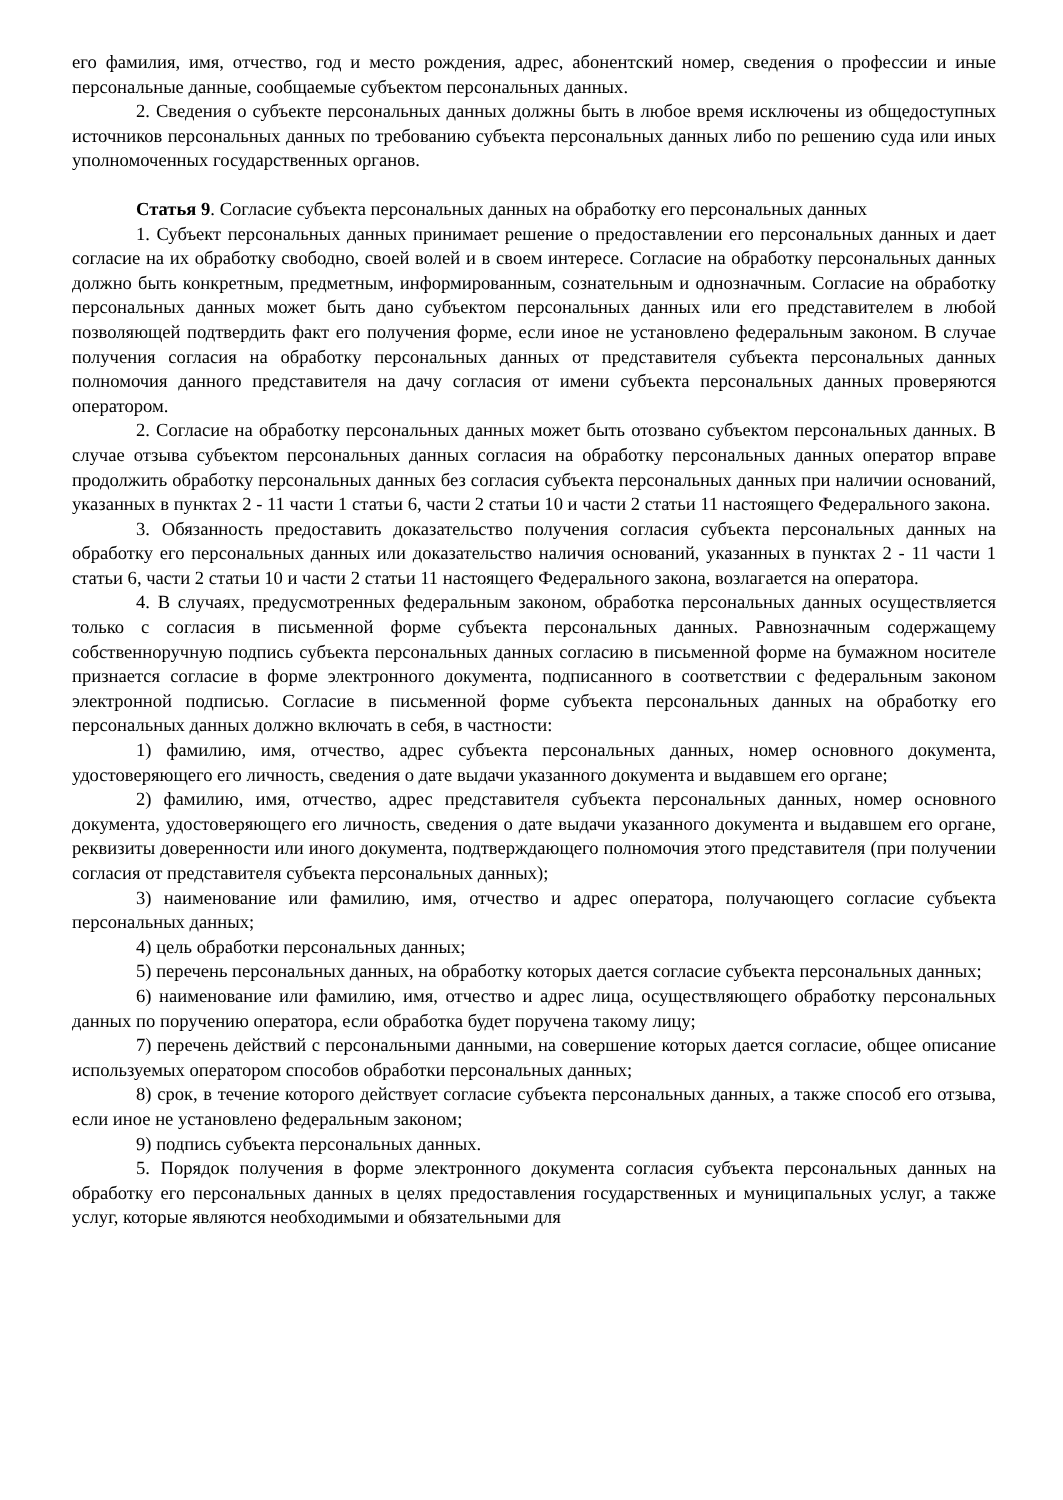его фамилия, имя, отчество, год и место рождения, адрес, абонентский номер, сведения о профессии и иные персональные данные, сообщаемые субъектом персональных данных.
2. Сведения о субъекте персональных данных должны быть в любое время исключены из общедоступных источников персональных данных по требованию субъекта персональных данных либо по решению суда или иных уполномоченных государственных органов.
Статья 9. Согласие субъекта персональных данных на обработку его персональных данных
1. Субъект персональных данных принимает решение о предоставлении его персональных данных и дает согласие на их обработку свободно, своей волей и в своем интересе. Согласие на обработку персональных данных должно быть конкретным, предметным, информированным, сознательным и однозначным. Согласие на обработку персональных данных может быть дано субъектом персональных данных или его представителем в любой позволяющей подтвердить факт его получения форме, если иное не установлено федеральным законом. В случае получения согласия на обработку персональных данных от представителя субъекта персональных данных полномочия данного представителя на дачу согласия от имени субъекта персональных данных проверяются оператором.
2. Согласие на обработку персональных данных может быть отозвано субъектом персональных данных. В случае отзыва субъектом персональных данных согласия на обработку персональных данных оператор вправе продолжить обработку персональных данных без согласия субъекта персональных данных при наличии оснований, указанных в пунктах 2 - 11 части 1 статьи 6, части 2 статьи 10 и части 2 статьи 11 настоящего Федерального закона.
3. Обязанность предоставить доказательство получения согласия субъекта персональных данных на обработку его персональных данных или доказательство наличия оснований, указанных в пунктах 2 - 11 части 1 статьи 6, части 2 статьи 10 и части 2 статьи 11 настоящего Федерального закона, возлагается на оператора.
4. В случаях, предусмотренных федеральным законом, обработка персональных данных осуществляется только с согласия в письменной форме субъекта персональных данных. Равнозначным содержащему собственноручную подпись субъекта персональных данных согласию в письменной форме на бумажном носителе признается согласие в форме электронного документа, подписанного в соответствии с федеральным законом электронной подписью. Согласие в письменной форме субъекта персональных данных на обработку его персональных данных должно включать в себя, в частности:
1) фамилию, имя, отчество, адрес субъекта персональных данных, номер основного документа, удостоверяющего его личность, сведения о дате выдачи указанного документа и выдавшем его органе;
2) фамилию, имя, отчество, адрес представителя субъекта персональных данных, номер основного документа, удостоверяющего его личность, сведения о дате выдачи указанного документа и выдавшем его органе, реквизиты доверенности или иного документа, подтверждающего полномочия этого представителя (при получении согласия от представителя субъекта персональных данных);
3) наименование или фамилию, имя, отчество и адрес оператора, получающего согласие субъекта персональных данных;
4) цель обработки персональных данных;
5) перечень персональных данных, на обработку которых дается согласие субъекта персональных данных;
6) наименование или фамилию, имя, отчество и адрес лица, осуществляющего обработку персональных данных по поручению оператора, если обработка будет поручена такому лицу;
7) перечень действий с персональными данными, на совершение которых дается согласие, общее описание используемых оператором способов обработки персональных данных;
8) срок, в течение которого действует согласие субъекта персональных данных, а также способ его отзыва, если иное не установлено федеральным законом;
9) подпись субъекта персональных данных.
5. Порядок получения в форме электронного документа согласия субъекта персональных данных на обработку его персональных данных в целях предоставления государственных и муниципальных услуг, а также услуг, которые являются необходимыми и обязательными для